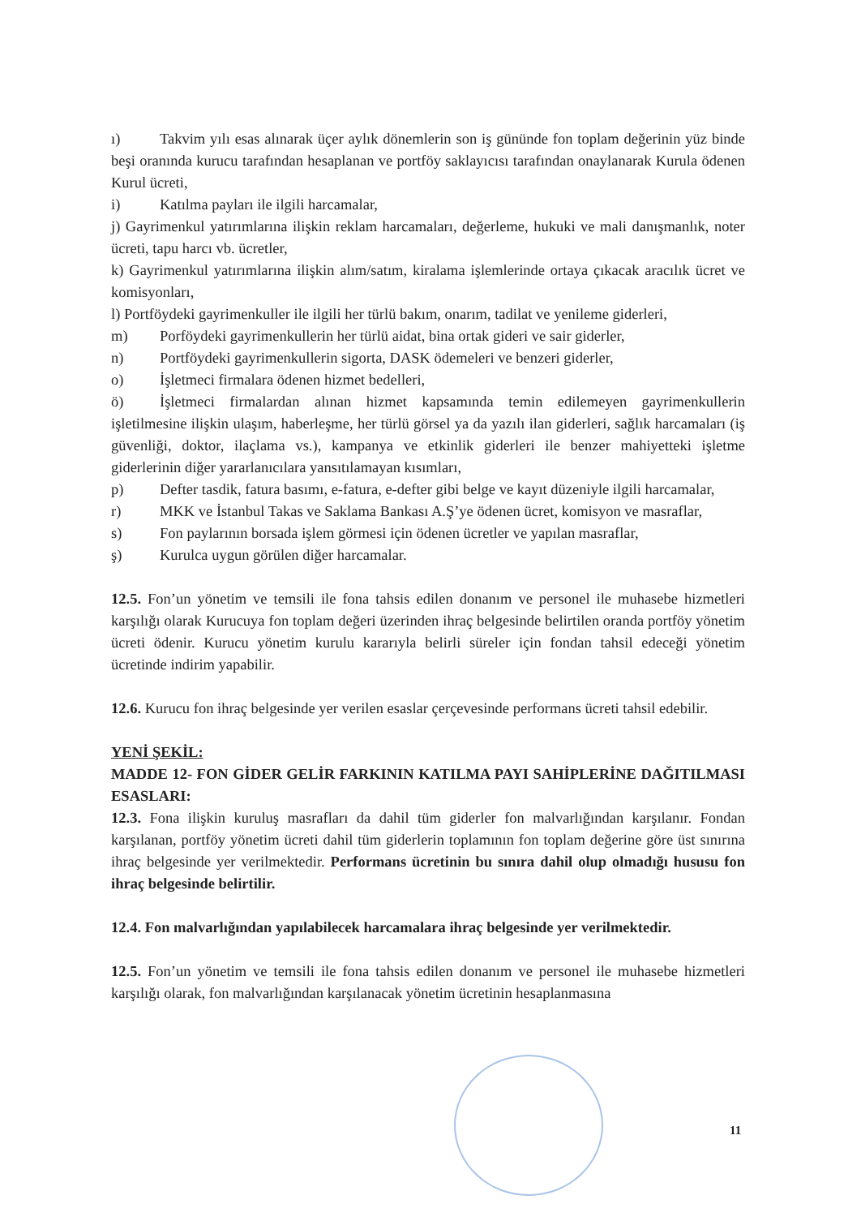ı) Takvim yılı esas alınarak üçer aylık dönemlerin son iş gününde fon toplam değerinin yüz binde beşi oranında kurucu tarafından hesaplanan ve portföy saklayıcısı tarafından onaylanarak Kurula ödenen Kurul ücreti,
i) Katılma payları ile ilgili harcamalar,
j) Gayrimenkul yatırımlarına ilişkin reklam harcamaları, değerleme, hukuki ve mali danışmanlık, noter ücreti, tapu harcı vb. ücretler,
k) Gayrimenkul yatırımlarına ilişkin alım/satım, kiralama işlemlerinde ortaya çıkacak aracılık ücret ve komisyonları,
l) Portföydeki gayrimenkuller ile ilgili her türlü bakım, onarım, tadilat ve yenileme giderleri,
m) Porföydeki gayrimenkullerin her türlü aidat, bina ortak gideri ve sair giderler,
n) Portföydeki gayrimenkullerin sigorta, DASK ödemeleri ve benzeri giderler,
o) İşletmeci firmalara ödenen hizmet bedelleri,
ö) İşletmeci firmalardan alınan hizmet kapsamında temin edilemeyen gayrimenkullerin işletilmesine ilişkin ulaşım, haberleşme, her türlü görsel ya da yazılı ilan giderleri, sağlık harcamaları (iş güvenliği, doktor, ilaçlama vs.), kampanya ve etkinlik giderleri ile benzer mahiyetteki işletme giderlerinin diğer yararlanıcılara yansıtılamayan kısımları,
p) Defter tasdik, fatura basımı, e-fatura, e-defter gibi belge ve kayıt düzeniyle ilgili harcamalar,
r) MKK ve İstanbul Takas ve Saklama Bankası A.Ş’ye ödenen ücret, komisyon ve masraflar,
s) Fon paylarının borsada işlem görmesi için ödenen ücretler ve yapılan masraflar,
ş) Kurulca uygun görülen diğer harcamalar.
12.5. Fon’un yönetim ve temsili ile fona tahsis edilen donanım ve personel ile muhasebe hizmetleri karşılığı olarak Kurucuya fon toplam değeri üzerinden ihraç belgesinde belirtilen oranda portföy yönetim ücreti ödenir. Kurucu yönetim kurulu kararıyla belirli süreler için fondan tahsil edeceği yönetim ücretinde indirim yapabilir.
12.6. Kurucu fon ihraç belgesinde yer verilen esaslar çerçevesinde performans ücreti tahsil edebilir.
YENİ ŞEKİL:
MADDE 12- FON GİDER GELİR FARKININ KATILMA PAYI SAHİPLERİNE DAĞITILMASI ESASLARI:
12.3. Fona ilişkin kuruluş masrafları da dahil tüm giderler fon malvarlığından karşılanır. Fondan karşılanan, portföy yönetim ücreti dahil tüm giderlerin toplamının fon toplam değerine göre üst sınırına ihraç belgesinde yer verilmektedir. Performans ücretinin bu sınıra dahil olup olmadığı hususu fon ihraç belgesinde belirtilir.
12.4. Fon malvarlığından yapılabilecek harcamalara ihraç belgesinde yer verilmektedir.
12.5. Fon’un yönetim ve temsili ile fona tahsis edilen donanım ve personel ile muhasebe hizmetleri karşılığı olarak, fon malvarlığından karşılanacak yönetim ücretinin hesaplanmasına
11